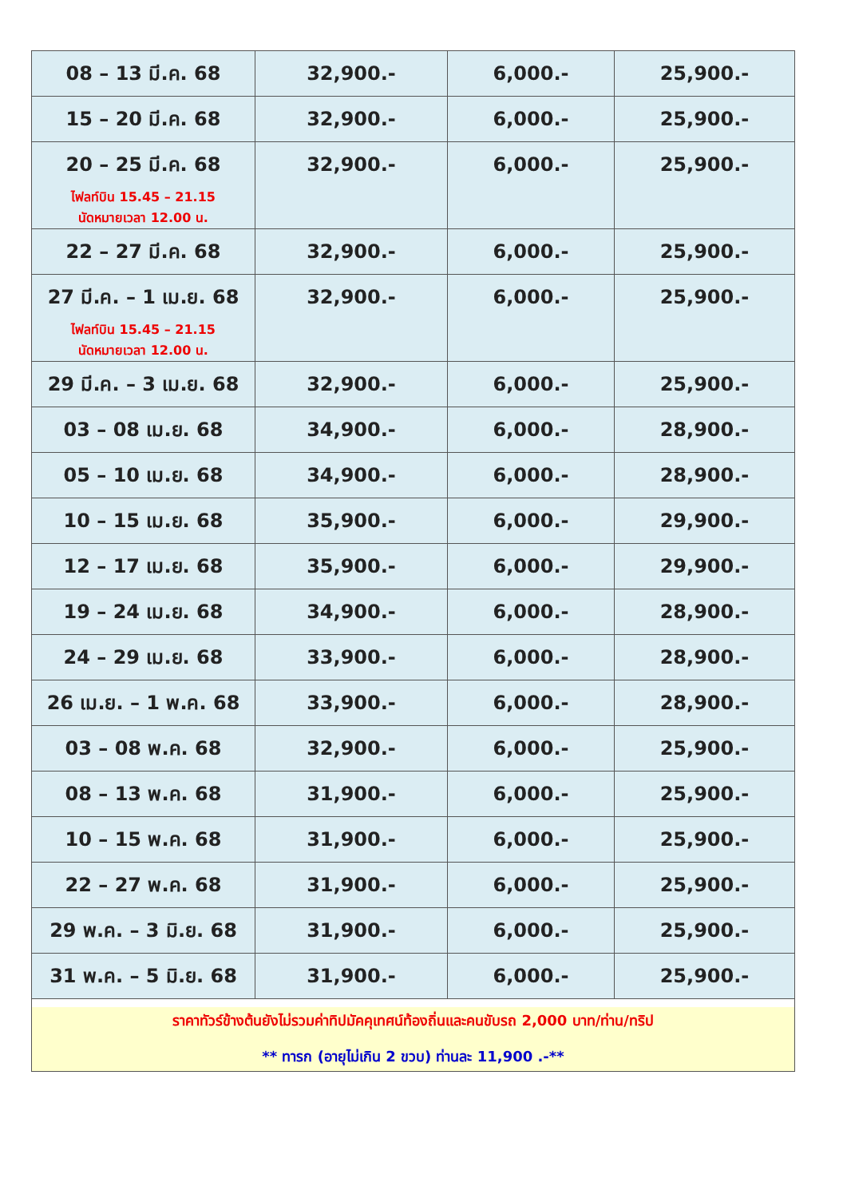| 08 – 13 มี.ค. 68 | 32,900.- | 6,000.- | 25,900.- |
| 15 – 20 มี.ค. 68 | 32,900.- | 6,000.- | 25,900.- |
| 20 – 25 มี.ค. 68 ไฟลท์บิน 15.45 – 21.15 นัดหมายเวลา 12.00 น. | 32,900.- | 6,000.- | 25,900.- |
| 22 – 27 มี.ค. 68 | 32,900.- | 6,000.- | 25,900.- |
| 27 มี.ค. – 1 เม.ย. 68 ไฟลท์บิน 15.45 – 21.15 นัดหมายเวลา 12.00 น. | 32,900.- | 6,000.- | 25,900.- |
| 29 มี.ค. – 3 เม.ย. 68 | 32,900.- | 6,000.- | 25,900.- |
| 03 – 08 เม.ย. 68 | 34,900.- | 6,000.- | 28,900.- |
| 05 – 10 เม.ย. 68 | 34,900.- | 6,000.- | 28,900.- |
| 10 – 15 เม.ย. 68 | 35,900.- | 6,000.- | 29,900.- |
| 12 – 17 เม.ย. 68 | 35,900.- | 6,000.- | 29,900.- |
| 19 – 24 เม.ย. 68 | 34,900.- | 6,000.- | 28,900.- |
| 24 – 29 เม.ย. 68 | 33,900.- | 6,000.- | 28,900.- |
| 26 เม.ย. – 1 พ.ค. 68 | 33,900.- | 6,000.- | 28,900.- |
| 03 – 08 พ.ค. 68 | 32,900.- | 6,000.- | 25,900.- |
| 08 – 13 พ.ค. 68 | 31,900.- | 6,000.- | 25,900.- |
| 10 – 15 พ.ค. 68 | 31,900.- | 6,000.- | 25,900.- |
| 22 – 27 พ.ค. 68 | 31,900.- | 6,000.- | 25,900.- |
| 29 พ.ค. – 3 มิ.ย. 68 | 31,900.- | 6,000.- | 25,900.- |
| 31 พ.ค. – 5 มิ.ย. 68 | 31,900.- | 6,000.- | 25,900.- |
| ราคาทัวร์ข้างต้นยังไม่รวมค่าทิปมัคคุเทศน์ท้องถิ่นและคนขับรถ 2,000 บาท/ท่าน/ทริป ** ทารก (อายุไม่เกิน 2 ขวบ) ท่านละ 11,900 .-** | | | |